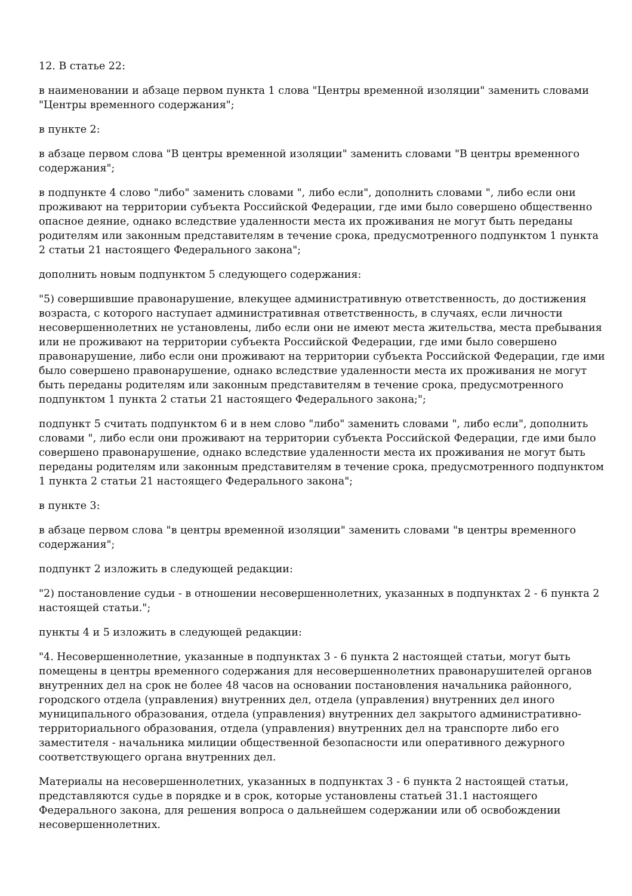12. В статье 22:
в наименовании и абзаце первом пункта 1 слова "Центры временной изоляции" заменить словами "Центры временного содержания";
в пункте 2:
в абзаце первом слова "В центры временной изоляции" заменить словами "В центры временного содержания";
в подпункте 4 слово "либо" заменить словами ", либо если", дополнить словами ", либо если они проживают на территории субъекта Российской Федерации, где ими было совершено общественно опасное деяние, однако вследствие удаленности места их проживания не могут быть переданы родителям или законным представителям в течение срока, предусмотренного подпунктом 1 пункта 2 статьи 21 настоящего Федерального закона";
дополнить новым подпунктом 5 следующего содержания:
"5) совершившие правонарушение, влекущее административную ответственность, до достижения возраста, с которого наступает административная ответственность, в случаях, если личности несовершеннолетних не установлены, либо если они не имеют места жительства, места пребывания или не проживают на территории субъекта Российской Федерации, где ими было совершено правонарушение, либо если они проживают на территории субъекта Российской Федерации, где ими было совершено правонарушение, однако вследствие удаленности места их проживания не могут быть переданы родителям или законным представителям в течение срока, предусмотренного подпунктом 1 пункта 2 статьи 21 настоящего Федерального закона;";
подпункт 5 считать подпунктом 6 и в нем слово "либо" заменить словами ", либо если", дополнить словами ", либо если они проживают на территории субъекта Российской Федерации, где ими было совершено правонарушение, однако вследствие удаленности места их проживания не могут быть переданы родителям или законным представителям в течение срока, предусмотренного подпунктом 1 пункта 2 статьи 21 настоящего Федерального закона";
в пункте 3:
в абзаце первом слова "в центры временной изоляции" заменить словами "в центры временного содержания";
подпункт 2 изложить в следующей редакции:
"2) постановление судьи - в отношении несовершеннолетних, указанных в подпунктах 2 - 6 пункта 2 настоящей статьи.";
пункты 4 и 5 изложить в следующей редакции:
"4. Несовершеннолетние, указанные в подпунктах 3 - 6 пункта 2 настоящей статьи, могут быть помещены в центры временного содержания для несовершеннолетних правонарушителей органов внутренних дел на срок не более 48 часов на основании постановления начальника районного, городского отдела (управления) внутренних дел, отдела (управления) внутренних дел иного муниципального образования, отдела (управления) внутренних дел закрытого административно-территориального образования, отдела (управления) внутренних дел на транспорте либо его заместителя - начальника милиции общественной безопасности или оперативного дежурного соответствующего органа внутренних дел.
Материалы на несовершеннолетних, указанных в подпунктах 3 - 6 пункта 2 настоящей статьи, представляются судье в порядке и в срок, которые установлены статьей 31.1 настоящего Федерального закона, для решения вопроса о дальнейшем содержании или об освобождении несовершеннолетних.